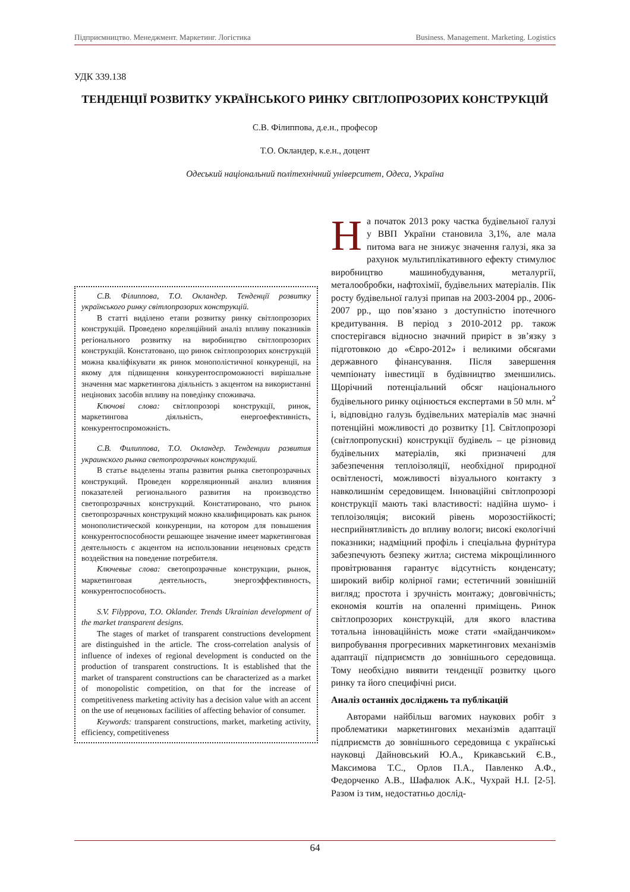Підприємництво. Менеджмент. Маркетинг. Логістика Business. Management. Marketing. Logistics
УДК 339.138
ТЕНДЕНЦІЇ РОЗВИТКУ УКРАЇНСЬКОГО РИНКУ СВІТЛОПРОЗОРИХ КОНСТРУКЦІЙ
С.В. Філиппова, д.е.н., професор
Т.О. Окландер, к.е.н., доцент
Одеський національний політехнічний університет, Одеса, Україна
С.В. Філиппова, Т.О. Окландер. Тенденції розвитку українського ринку світлопрозорих конструкцій.
В статті виділено етапи розвитку ринку світлопрозорих конструкцій. Проведено кореляційний аналіз впливу показників регіонального розвитку на виробництво світлопрозорих конструкцій. Констатовано, що ринок світлопрозорих конструкцій можна кваліфікувати як ринок монополістичної конкуренції, на якому для підвищення конкурентоспроможності вирішальне значення має маркетингова діяльність з акцентом на використанні нецінових засобів впливу на поведінку споживача.
Ключові слова: світлопрозорі конструкції, ринок, маркетингова діяльність, енергоефективність, конкурентоспроможність.
С.В. Филиппова, Т.О. Окландер. Тенденции развития украинского рынка светопрозрачных конструкций.
В статье выделены этапы развития рынка светопрозрачных конструкций. Проведен корреляционный анализ влияния показателей регионального развития на производство светопрозрачных конструкций. Констатировано, что рынок светопрозрачных конструкций можно квалифицировать как рынок монополистической конкуренции, на котором для повышения конкурентоспособности решающее значение имеет маркетинговая деятельность с акцентом на использовании неценовых средств воздействия на поведение потребителя.
Ключевые слова: светопрозрачные конструкции, рынок, маркетинговая деятельность, энергоэффективность, конкурентоспособность.
S.V. Filyppova, T.O. Oklander. Trends Ukrainian development of the market transparent designs.
The stages of market of transparent constructions development are distinguished in the article. The cross-correlation analysis of influence of indexes of regional development is conducted on the production of transparent constructions. It is established that the market of transparent constructions can be characterized as a market of monopolistic competition, on that for the increase of competitiveness marketing activity has a decision value with an accent on the use of неценовых facilities of affecting behavior of consumer.
Keywords: transparent constructions, market, marketing activity, efficiency, competitiveness
На початок 2013 року частка будівельної галузі у ВВП України становила 3,1%, але мала питома вага не знижує значення галузі, яка за рахунок мультиплікативного ефекту стимулює виробництво машинобудування, металургії, металообробки, нафтохімії, будівельних матеріалів. Пік росту будівельної галузі припав на 2003-2004 рр., 2006-2007 рр., що пов’язано з доступністю іпотечного кредитування. В період з 2010-2012 рр. також спостерігався відносно значний приріст в зв’язку з підготовкою до «Євро-2012» і великими обсягами державного фінансування. Після завершення чемпіонату інвестиції в будівництво зменшились. Щорічний потенціальний обсяг національного будівельного ринку оцінюється експертами в 50 млн. м<sup>2</sup> і, відповідно галузь будівельних матеріалів має значні потенційні можливості до розвитку [1]. Світлопрозорі (світлопропускні) конструкції будівель – це різновид будівельних матеріалів, які призначені для забезпечення теплоізоляції, необхідної природної освітленості, можливості візуального контакту з навколишнім середовищем. Інноваційні світлопрозорі конструкції мають такі властивості: надійна шумо- і теплоізоляція; високий рівень морозостійкості; несприйнятливість до впливу вологи; високі екологічні показники; надміцний профіль і спеціальна фурнітура забезпечують безпеку житла; система мікрощілинного провітрювання гарантує відсутність конденсату; широкий вибір колірної гами; естетичний зовнішній вигляд; простота і зручність монтажу; довговічність; економія коштів на опаленні приміщень. Ринок світлопрозорих конструкцій, для якого властива тотальна інноваційність може стати «майданчиком» випробування прогресивних маркетингових механізмів адаптації підприємств до зовнішнього середовища. Тому необхідно виявити тенденції розвитку цього ринку та його специфічні риси.
Аналіз останніх досліджень та публікацій
Авторами найбільш вагомих наукових робіт з проблематики маркетингових механізмів адаптації підприємств до зовнішнього середовища є українські науковці Дайновський Ю.А., Крикавський Є.В., Максимова Т.С., Орлов П.А., Павленко А.Ф., Федорченко А.В., Шафалюк А.К., Чухрай Н.І. [2-5]. Разом із тим, недостатньо дослід-
64